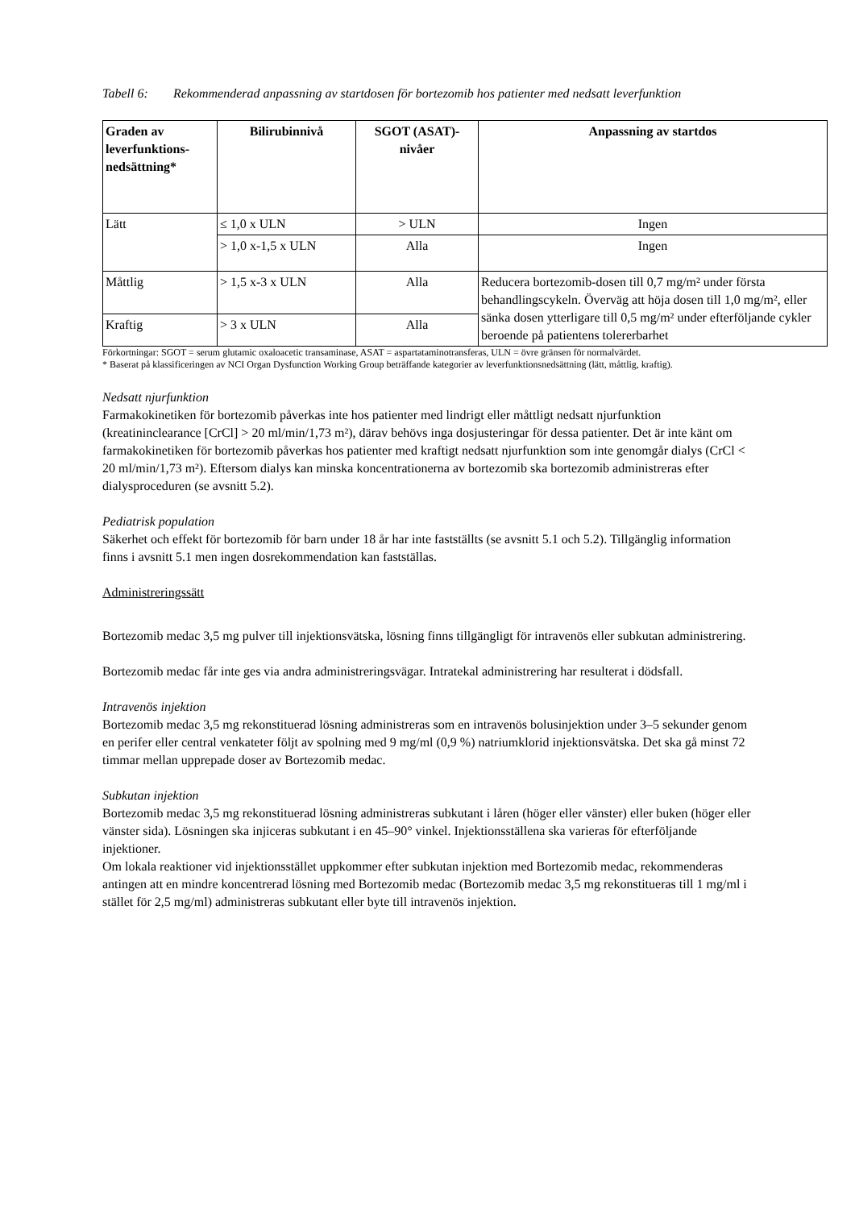Tabell 6: Rekommenderad anpassning av startdosen för bortezomib hos patienter med nedsatt leverfunktion
| Graden av leverfunktions-nedsättning* | Bilirubinnivå | SGOT (ASAT)-nivåer | Anpassning av startdos |
| --- | --- | --- | --- |
| Lätt | ≤ 1,0 x ULN | > ULN | Ingen |
| | > 1,0 x-1,5 x ULN | Alla | Ingen |
| Måttlig | > 1,5 x-3 x ULN | Alla | Reducera bortezomib-dosen till 0,7 mg/m² under första behandlingscykeln. Överväg att höja dosen till 1,0 mg/m², eller sänka dosen ytterligare till 0,5 mg/m² under efterföljande cykler beroende på patientens tolererbarhet |
| Kraftig | > 3 x ULN | Alla | |
Förkortningar: SGOT = serum glutamic oxaloacetic transaminase, ASAT = aspartataminotransferas, ULN = övre gränsen för normalvärdet.
* Baserat på klassificeringen av NCI Organ Dysfunction Working Group beträffande kategorier av leverfunktionsnedsättning (lätt, måttlig, kraftig).
Nedsatt njurfunktion
Farmakokinetiken för bortezomib påverkas inte hos patienter med lindrigt eller måttligt nedsatt njurfunktion (kreatininclearance [CrCl] > 20 ml/min/1,73 m²), därav behövs inga dosjusteringar för dessa patienter. Det är inte känt om farmakokinetiken för bortezomib påverkas hos patienter med kraftigt nedsatt njurfunktion som inte genomgår dialys (CrCl < 20 ml/min/1,73 m²). Eftersom dialys kan minska koncentrationerna av bortezomib ska bortezomib administreras efter dialysproceduren (se avsnitt 5.2).
Pediatrisk population
Säkerhet och effekt för bortezomib för barn under 18 år har inte fastställts (se avsnitt 5.1 och 5.2). Tillgänglig information finns i avsnitt 5.1 men ingen dosrekommendation kan fastställas.
Administreringssätt
Bortezomib medac 3,5 mg pulver till injektionsvätska, lösning finns tillgängligt för intravenös eller subkutan administrering.
Bortezomib medac får inte ges via andra administreringsvägar. Intratekal administrering har resulterat i dödsfall.
Intravenös injektion
Bortezomib medac 3,5 mg rekonstituerad lösning administreras som en intravenös bolusinjektion under 3–5 sekunder genom en perifer eller central venkateter följt av spolning med 9 mg/ml (0,9 %) natriumklorid injektionsvätska. Det ska gå minst 72 timmar mellan upprepade doser av Bortezomib medac.
Subkutan injektion
Bortezomib medac 3,5 mg rekonstituerad lösning administreras subkutant i låren (höger eller vänster) eller buken (höger eller vänster sida). Lösningen ska injiceras subkutant i en 45–90° vinkel. Injektionsställena ska varieras för efterföljande injektioner.
Om lokala reaktioner vid injektionsstället uppkommer efter subkutan injektion med Bortezomib medac, rekommenderas antingen att en mindre koncentrerad lösning med Bortezomib medac (Bortezomib medac 3,5 mg rekonstitueras till 1 mg/ml i stället för 2,5 mg/ml) administreras subkutant eller byte till intravenös injektion.